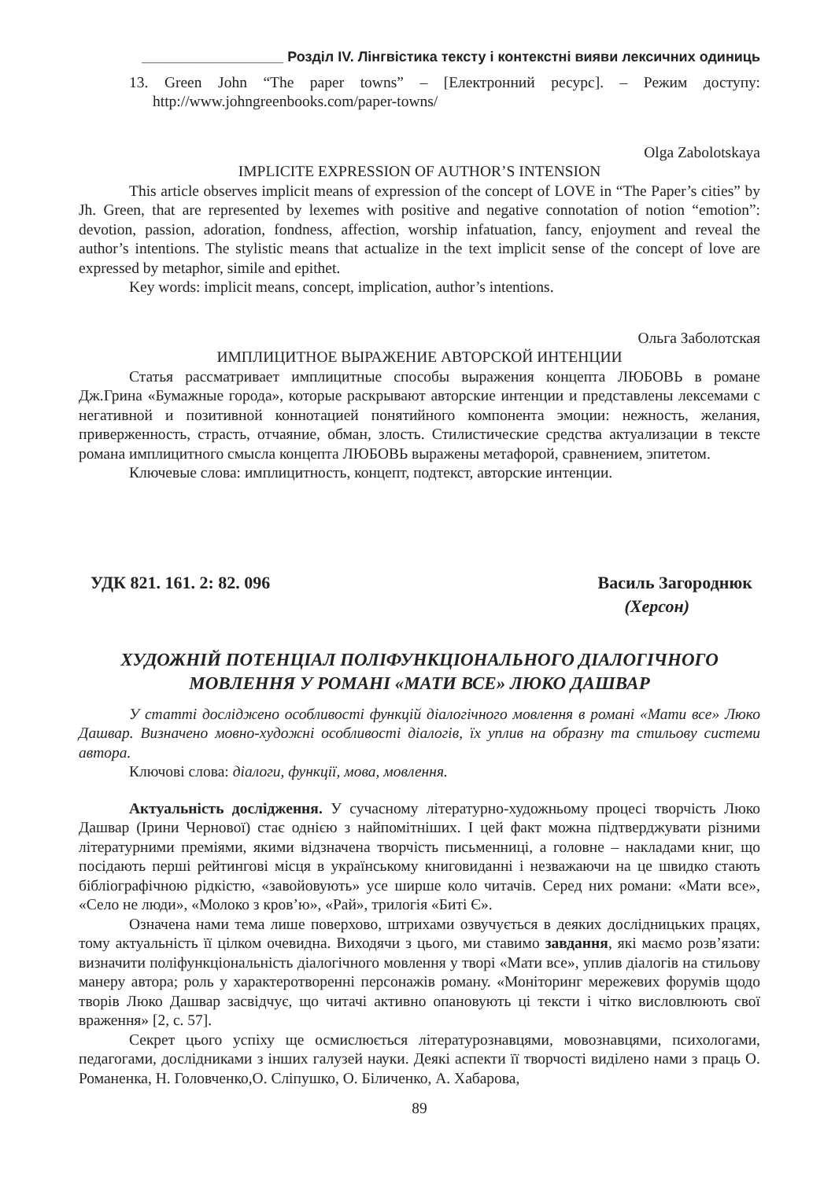__________________ Розділ IV. Лінгвістика тексту і контекстні вияви лексичних одиниць
13. Green John “The paper towns” – [Електронний ресурс]. – Режим доступу: http://www.johngreenbooks.com/paper-towns/
Olga Zabolotskaya
IMPLICITE EXPRESSION OF AUTHOR’S INTENSION
This article observes implicit means of expression of the concept of LOVE in “The Paper’s cities” by Jh. Green, that are represented by lexemes with positive and negative connotation of notion “emotion”: devotion, passion, adoration, fondness, affection, worship infatuation, fancy, enjoyment and reveal the author’s intentions. The stylistic means that actualize in the text implicit sense of the concept of love are expressed by metaphor, simile and epithet.
Key words: implicit means, concept, implication, author’s intentions.
Ольга Заболотская
ИМПЛИЦИТНОЕ ВЫРАЖЕНИЕ АВТОРСКОЙ ИНТЕНЦИИ
Статья рассматривает имплицитные способы выражения концепта ЛЮБОВЬ в романе Дж.Грина «Бумажные города», которые раскрывают авторские интенции и представлены лексемами с негативной и позитивной коннотацией понятийного компонента эмоции: нежность, желания, приверженность, страсть, отчаяние, обман, злость. Стилистические средства актуализации в тексте романа имплицитного смысла концепта ЛЮБОВЬ выражены метафорой, сравнением, эпитетом.
Ключевые слова: имплицитность, концепт, подтекст, авторские интенции.
УДК 821. 161. 2: 82. 096 Василь Загороднюк
(Херсон)
ХУДОЖНІЙ ПОТЕНЦІАЛ ПОЛІФУНКЦІОНАЛЬНОГО ДІАЛОГІЧНОГО
МОВЛЕННЯ У РОМАНІ «МАТИ ВСЕ» ЛЮКО ДАШВАР
У статті досліджено особливості функцій діалогічного мовлення в романі «Мати все» Люко Дашвар. Визначено мовно-художні особливості діалогів, їх уплив на образну та стильову системи автора.
Ключові слова: діалоги, функції, мова, мовлення.
Актуальність дослідження. У сучасному літературно-художньому процесі творчість Люко Дашвар (Ірини Чернової) стає однією з найпомітніших. І цей факт можна підтверджувати різними літературними преміями, якими відзначена творчість письменниці, а головне – накладами книг, що посідають перші рейтингові місця в українському книговиданні і незважаючи на це швидко стають бібліографічною рідкістю, «завойовують» усе ширше коло читачів. Серед них романи: «Мати все», «Село не люди», «Молоко з кров’ю», «Рай», трилогія «Биті Є».
Означена нами тема лише поверхово, штрихами озвучується в деяких дослідницьких працях, тому актуальність її цілком очевидна. Виходячи з цього, ми ставимо завдання, які маємо розв’язати: визначити поліфункціональність діалогічного мовлення у творі «Мати все», уплив діалогів на стильову манеру автора; роль у характеротворенні персонажів роману. «Моніторинг мережевих форумів щодо творів Люко Дашвар засвідчує, що читачі активно опановують ці тексти і чітко висловлюють свої враження» [2, с. 57].
Секрет цього успіху ще осмислюється літературознавцями, мовознавцями, психологами, педагогами, дослідниками з інших галузей науки. Деякі аспекти її творчості виділено нами з праць О. Романенка, Н. Головченко,О. Сліпушко, О. Біличенко, А. Хабарова,
89